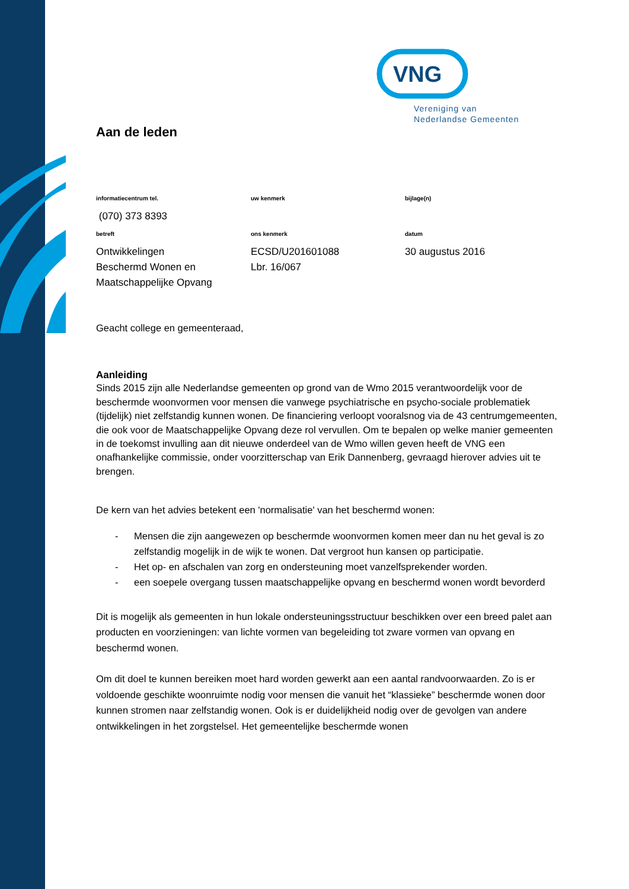VNG
Vereniging van
Nederlandse Gemeenten
Aan de leden
informatiecentrum tel.
(070) 373 8393
uw kenmerk
bijlage(n)
betreft
Ontwikkelingen
Beschermd Wonen en
Maatschappelijke Opvang
ons kenmerk
ECSD/U201601088
Lbr. 16/067
datum
30 augustus 2016
Geacht college en gemeenteraad,
Aanleiding
Sinds 2015 zijn alle Nederlandse gemeenten op grond van de Wmo 2015 verantwoordelijk voor de beschermde woonvormen voor mensen die vanwege psychiatrische en psycho-sociale problematiek (tijdelijk) niet zelfstandig kunnen wonen. De financiering verloopt vooralsnog via de 43 centrumgemeenten, die ook voor de Maatschappelijke Opvang deze rol vervullen. Om te bepalen op welke manier gemeenten in de toekomst invulling aan dit nieuwe onderdeel van de Wmo willen geven heeft de VNG een onafhankelijke commissie, onder voorzitterschap van Erik Dannenberg, gevraagd hierover advies uit te brengen.
De kern van het advies betekent een 'normalisatie' van het beschermd wonen:
- Mensen die zijn aangewezen op beschermde woonvormen komen meer dan nu het geval is zo zelfstandig mogelijk in de wijk te wonen. Dat vergroot hun kansen op participatie.
- Het op- en afschalen van zorg en ondersteuning moet vanzelfsprekender worden.
- een soepele overgang tussen maatschappelijke opvang en beschermd wonen wordt bevorderd
Dit is mogelijk als gemeenten in hun lokale ondersteuningsstructuur beschikken over een breed palet aan producten en voorzieningen: van lichte vormen van begeleiding tot zware vormen van opvang en beschermd wonen.
Om dit doel te kunnen bereiken moet hard worden gewerkt aan een aantal randvoorwaarden. Zo is er voldoende geschikte woonruimte nodig voor mensen die vanuit het “klassieke” beschermde wonen door kunnen stromen naar zelfstandig wonen. Ook is er duidelijkheid nodig over de gevolgen van andere ontwikkelingen in het zorgstelsel. Het gemeentelijke beschermde wonen